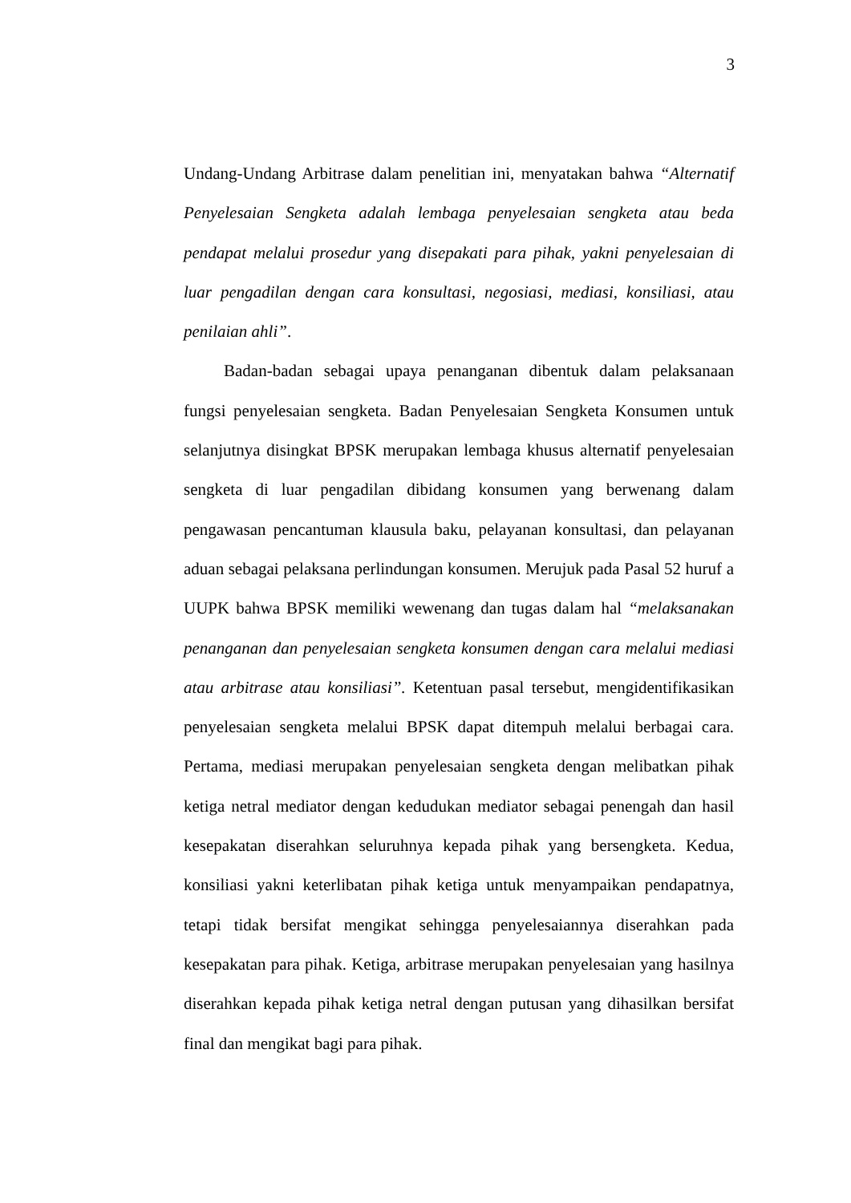3
Undang-Undang Arbitrase dalam penelitian ini, menyatakan bahwa “Alternatif Penyelesaian Sengketa adalah lembaga penyelesaian sengketa atau beda pendapat melalui prosedur yang disepakati para pihak, yakni penyelesaian di luar pengadilan dengan cara konsultasi, negosiasi, mediasi, konsiliasi, atau penilaian ahli”.
Badan-badan sebagai upaya penanganan dibentuk dalam pelaksanaan fungsi penyelesaian sengketa. Badan Penyelesaian Sengketa Konsumen untuk selanjutnya disingkat BPSK merupakan lembaga khusus alternatif penyelesaian sengketa di luar pengadilan dibidang konsumen yang berwenang dalam pengawasan pencantuman klausula baku, pelayanan konsultasi, dan pelayanan aduan sebagai pelaksana perlindungan konsumen. Merujuk pada Pasal 52 huruf a UUPK bahwa BPSK memiliki wewenang dan tugas dalam hal “melaksanakan penanganan dan penyelesaian sengketa konsumen dengan cara melalui mediasi atau arbitrase atau konsiliasi”. Ketentuan pasal tersebut, mengidentifikasikan penyelesaian sengketa melalui BPSK dapat ditempuh melalui berbagai cara. Pertama, mediasi merupakan penyelesaian sengketa dengan melibatkan pihak ketiga netral mediator dengan kedudukan mediator sebagai penengah dan hasil kesepakatan diserahkan seluruhnya kepada pihak yang bersengketa. Kedua, konsiliasi yakni keterlibatan pihak ketiga untuk menyampaikan pendapatnya, tetapi tidak bersifat mengikat sehingga penyelesaiannya diserahkan pada kesepakatan para pihak. Ketiga, arbitrase merupakan penyelesaian yang hasilnya diserahkan kepada pihak ketiga netral dengan putusan yang dihasilkan bersifat final dan mengikat bagi para pihak.